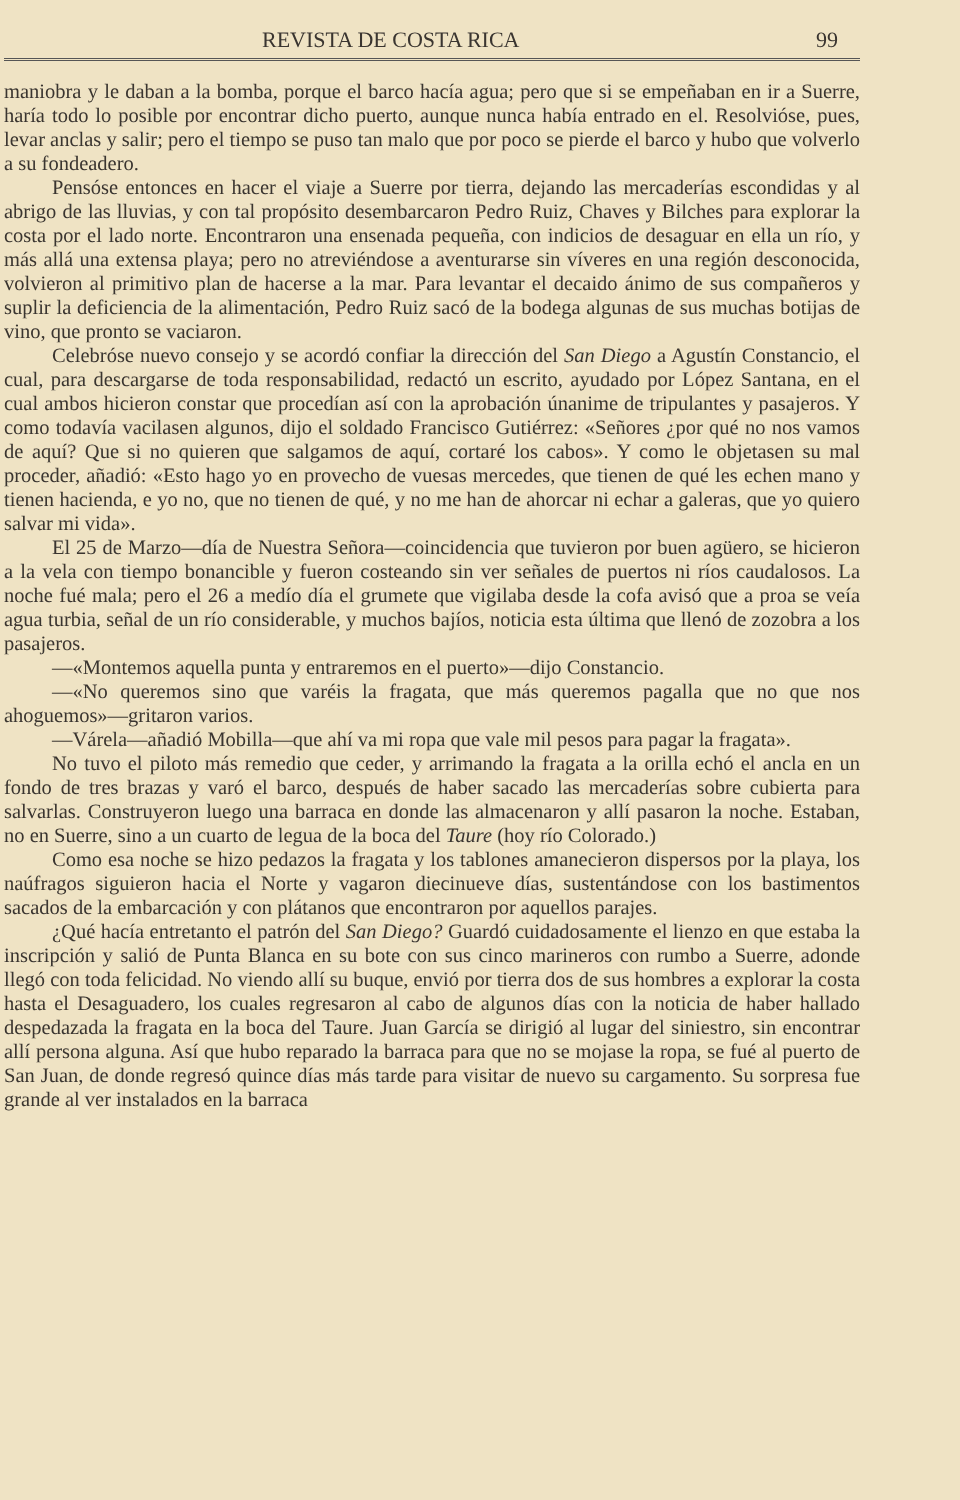REVISTA DE COSTA RICA 99
maniobra y le daban a la bomba, porque el barco hacía agua; pero que si se empeñaban en ir a Suerre, haría todo lo posible por encontrar dicho puerto, aunque nunca había entrado en el. Resolvióse, pues, levar anclas y salir; pero el tiempo se puso tan malo que por poco se pierde el barco y hubo que volverlo a su fondeadero.
Pensóse entonces en hacer el viaje a Suerre por tierra, dejando las mercaderías escondidas y al abrigo de las lluvias, y con tal propósito desembarcaron Pedro Ruiz, Chaves y Bilches para explorar la costa por el lado norte. Encontraron una ensenada pequeña, con indicios de desaguar en ella un río, y más allá una extensa playa; pero no atreviéndose a aventurarse sin víveres en una región desconocida, volvieron al primitivo plan de hacerse a la mar. Para levantar el decaido ánimo de sus compañeros y suplir la deficiencia de la alimentación, Pedro Ruiz sacó de la bodega algunas de sus muchas botijas de vino, que pronto se vaciaron.
Celebróse nuevo consejo y se acordó confiar la dirección del San Diego a Agustín Constancio, el cual, para descargarse de toda responsabilidad, redactó un escrito, ayudado por López Santana, en el cual ambos hicieron constar que procedían así con la aprobación únanime de tripulantes y pasajeros. Y como todavía vacilasen algunos, dijo el soldado Francisco Gutiérrez: «Señores ¿por qué no nos vamos de aquí? Que si no quieren que salgamos de aquí, cortaré los cabos». Y como le objetasen su mal proceder, añadió: «Esto hago yo en provecho de vuesas mercedes, que tienen de qué les echen mano y tienen hacienda, e yo no, que no tienen de qué, y no me han de ahorcar ni echar a galeras, que yo quiero salvar mi vida».
El 25 de Marzo—día de Nuestra Señora—coincidencia que tuvieron por buen agüero, se hicieron a la vela con tiempo bonancible y fueron costeando sin ver señales de puertos ni ríos caudalosos. La noche fué mala; pero el 26 a medío día el grumete que vigilaba desde la cofa avisó que a proa se veía agua turbia, señal de un río considerable, y muchos bajíos, noticia esta última que llenó de zozobra a los pasajeros.
—«Montemos aquella punta y entraremos en el puerto»—dijo Constancio.
—«No queremos sino que varéis la fragata, que más queremos pagalla que no que nos ahoguemos»—gritaron varios.
—Várela—añadió Mobilla—que ahí va mi ropa que vale mil pesos para pagar la fragata».
No tuvo el piloto más remedio que ceder, y arrimando la fragata a la orilla echó el ancla en un fondo de tres brazas y varó el barco, después de haber sacado las mercaderías sobre cubierta para salvarlas. Construyeron luego una barraca en donde las almacenaron y allí pasaron la noche. Estaban, no en Suerre, sino a un cuarto de legua de la boca del Taure (hoy río Colorado.)
Como esa noche se hizo pedazos la fragata y los tablones amanecieron dispersos por la playa, los naúfragos siguieron hacia el Norte y vagaron diecinueve días, sustentándose con los bastimentos sacados de la embarcación y con plátanos que encontraron por aquellos parajes.
¿Qué hacía entretanto el patrón del San Diego? Guardó cuidadosamente el lienzo en que estaba la inscripción y salió de Punta Blanca en su bote con sus cinco marineros con rumbo a Suerre, adonde llegó con toda felicidad. No viendo allí su buque, envió por tierra dos de sus hombres a explorar la costa hasta el Desaguadero, los cuales regresaron al cabo de algunos días con la noticia de haber hallado despedazada la fragata en la boca del Taure. Juan García se dirigió al lugar del siniestro, sin encontrar allí persona alguna. Así que hubo reparado la barraca para que no se mojase la ropa, se fué al puerto de San Juan, de donde regresó quince días más tarde para visitar de nuevo su cargamento. Su sorpresa fue grande al ver instalados en la barraca